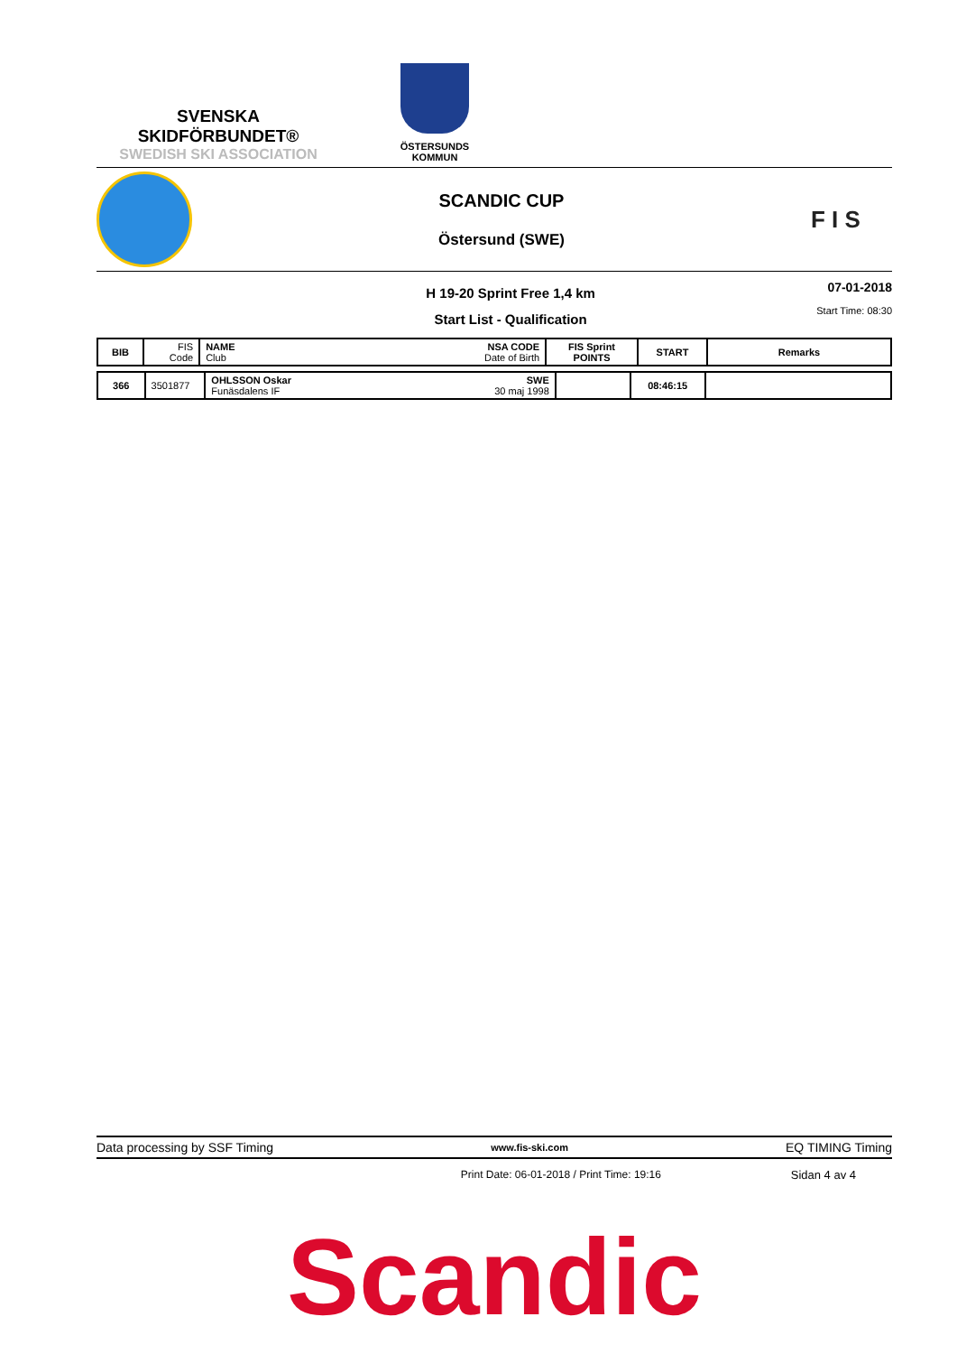SVENSKA SKIDFÖRBUNDET®
SWEDISH SKI ASSOCIATION
ÖSTERSUNDS
KOMMUN
SCANDIC CUP
Östersund (SWE)
F I S
H 19-20 Sprint Free 1,4 km
Start List - Qualification
07-01-2018
Start Time: 08:30
| BIB | FIS Code | NAME NSA CODE Club Date of Birth | FIS Sprint POINTS | START | Remarks |
| --- | --- | --- | --- | --- | --- |
| 366 | 3501877 | OHLSSON Oskar SWE Funäsdalens IF 30 maj 1998 | | 08:46:15 | |
Data processing by SSF Timing www.fis-ski.com EQ TIMING Timing
Print Date: 06-01-2018 / Print Time: 19:16 Sidan 4 av 4
Scandic